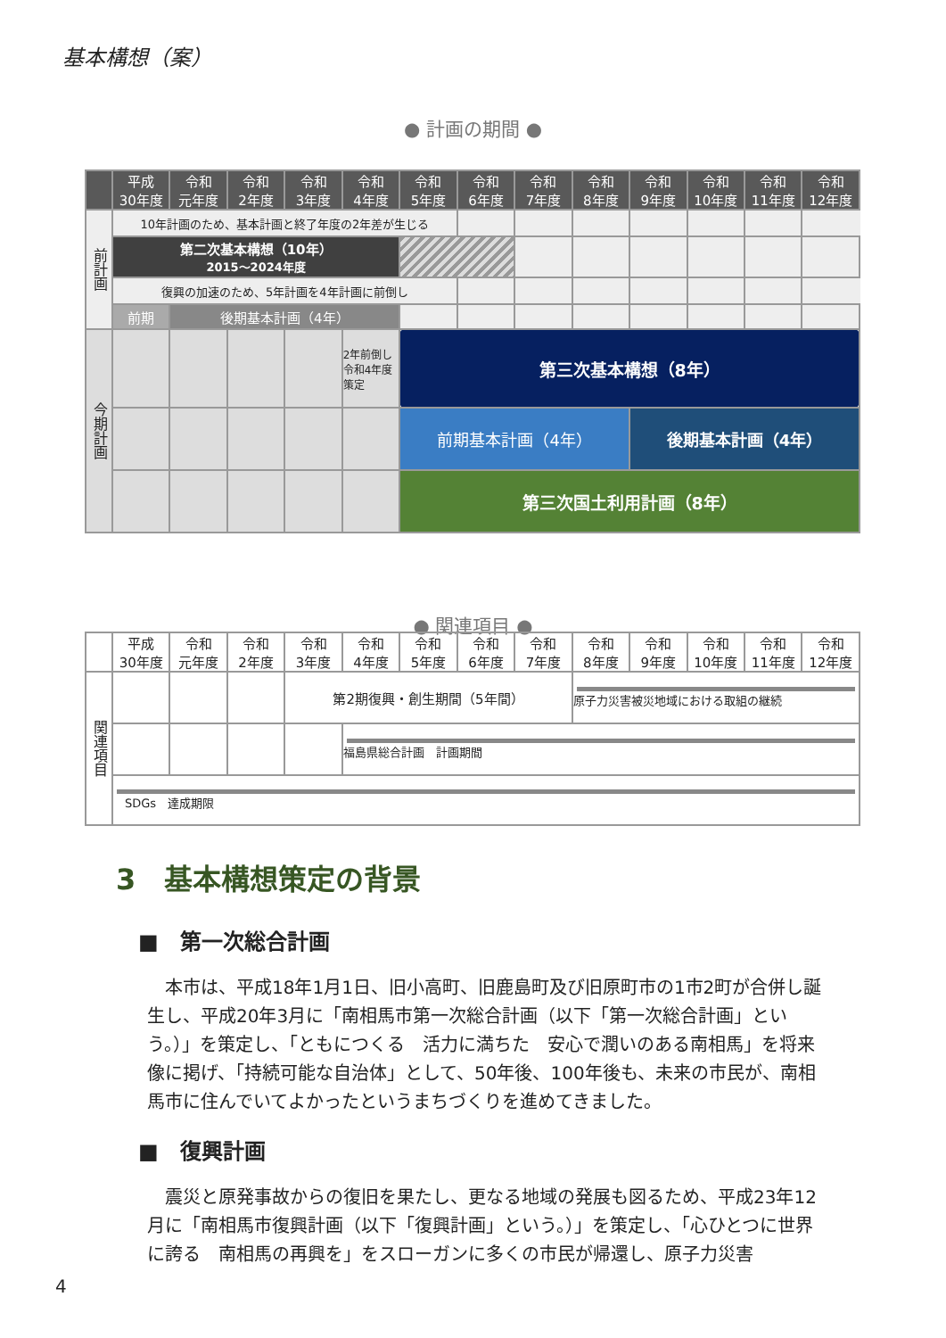基本構想（案）
● 計画の期間 ●
| | 平成 30年度 | 令和 元年度 | 令和 2年度 | 令和 3年度 | 令和 4年度 | 令和 5年度 | 令和 6年度 | 令和 7年度 | 令和 8年度 | 令和 9年度 | 令和 10年度 | 令和 11年度 | 令和 12年度 |
| --- | --- | --- | --- | --- | --- | --- | --- | --- | --- | --- | --- | --- | --- |
| 前計画 | 10年計画のため、基本計画と終了年度の2年差が生じる | | | | | | | | | | | | |
| | 第二次基本構想（10年） 2015～2024年度 | | | | | | | | | | | | |
| | 復興の加速のため、5年計画を4年計画に前倒し | | | | | | | | | | | | |
| | 前期 | 後期基本計画（4年） | | | | | | | | | | | |
| 今期計画 | | | | | 2年前倒し 令和4年度 策定 | 第三次基本構想（8年） | | | | | | | |
| | | | | | | 前期基本計画（4年） | | | | 後期基本計画（4年） | | | |
| | | | | | | 第三次国土利用計画（8年） | | | | | | | |
● 関連項目 ●
| | 平成 30年度 | 令和 元年度 | 令和 2年度 | 令和 3年度 | 令和 4年度 | 令和 5年度 | 令和 6年度 | 令和 7年度 | 令和 8年度 | 令和 9年度 | 令和 10年度 | 令和 11年度 | 令和 12年度 |
| --- | --- | --- | --- | --- | --- | --- | --- | --- | --- | --- | --- | --- | --- |
| 関連項目 | | | | 第2期復興・創生期間（5年間） | | | | | 原子力災害被災地域における取組の継続 | | | | |
| | | | | | 福島県総合計画 計画期間 | | | | | | | | |
| | SDGs 達成期限 | | | | | | | | | | | | |
3　基本構想策定の背景
■　第一次総合計画
本市は、平成18年1月1日、旧小高町、旧鹿島町及び旧原町市の1市2町が合併し誕生し、平成20年3月に「南相馬市第一次総合計画（以下「第一次総合計画」という。）」を策定し、「ともにつくる　活力に満ちた　安心で潤いのある南相馬」を将来像に掲げ、「持続可能な自治体」として、50年後、100年後も、未来の市民が、南相馬市に住んでいてよかったというまちづくりを進めてきました。
■　復興計画
震災と原発事故からの復旧を果たし、更なる地域の発展も図るため、平成23年12月に「南相馬市復興計画（以下「復興計画」という。）」を策定し、「心ひとつに世界に誇る　南相馬の再興を」をスローガンに多くの市民が帰還し、原子力災害
4